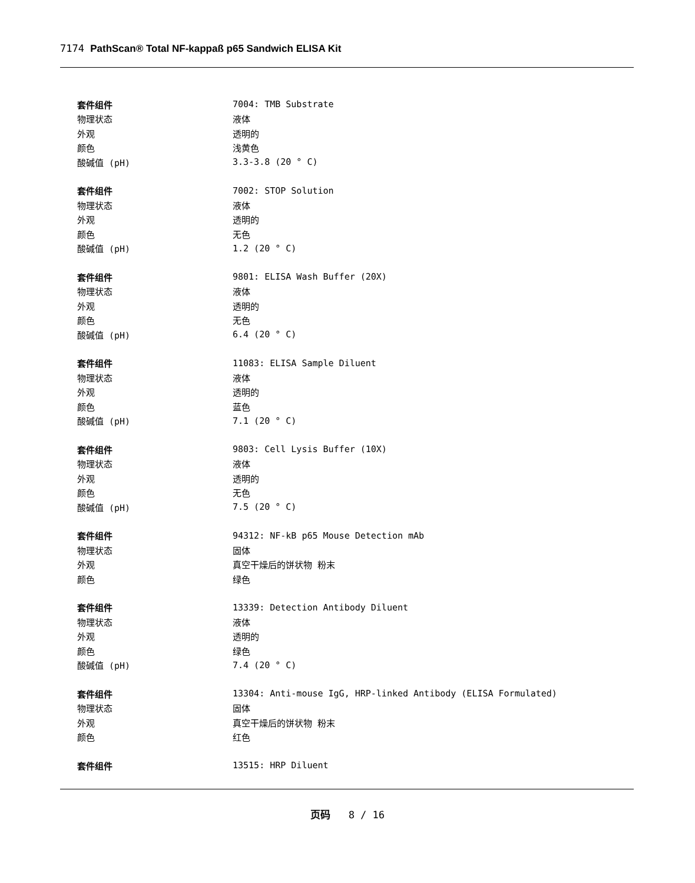7174 PathScan® Total NF-kappaß p65 Sandwich ELISA Kit
| 套件组件 | 7004: TMB Substrate |
| 物理状态 | 液体 |
| 外观 | 透明的 |
| 颜色 | 浅黄色 |
| 酸碱值 (pH) | 3.3-3.8 (20 ° C) |
| 套件组件 | 7002: STOP Solution |
| 物理状态 | 液体 |
| 外观 | 透明的 |
| 颜色 | 无色 |
| 酸碱值 (pH) | 1.2 (20 ° C) |
| 套件组件 | 9801: ELISA Wash Buffer (20X) |
| 物理状态 | 液体 |
| 外观 | 透明的 |
| 颜色 | 无色 |
| 酸碱值 (pH) | 6.4 (20 ° C) |
| 套件组件 | 11083: ELISA Sample Diluent |
| 物理状态 | 液体 |
| 外观 | 透明的 |
| 颜色 | 蓝色 |
| 酸碱值 (pH) | 7.1 (20 ° C) |
| 套件组件 | 9803: Cell Lysis Buffer (10X) |
| 物理状态 | 液体 |
| 外观 | 透明的 |
| 颜色 | 无色 |
| 酸碱值 (pH) | 7.5 (20 ° C) |
| 套件组件 | 94312: NF-kB p65 Mouse Detection mAb |
| 物理状态 | 固体 |
| 外观 | 真空干燥后的饼状物 粉末 |
| 颜色 | 绿色 |
| 套件组件 | 13339: Detection Antibody Diluent |
| 物理状态 | 液体 |
| 外观 | 透明的 |
| 颜色 | 绿色 |
| 酸碱值 (pH) | 7.4 (20 ° C) |
| 套件组件 | 13304: Anti-mouse IgG, HRP-linked Antibody (ELISA Formulated) |
| 物理状态 | 固体 |
| 外观 | 真空干燥后的饼状物 粉末 |
| 颜色 | 红色 |
| 套件组件 | 13515: HRP Diluent |
页码 8 / 16